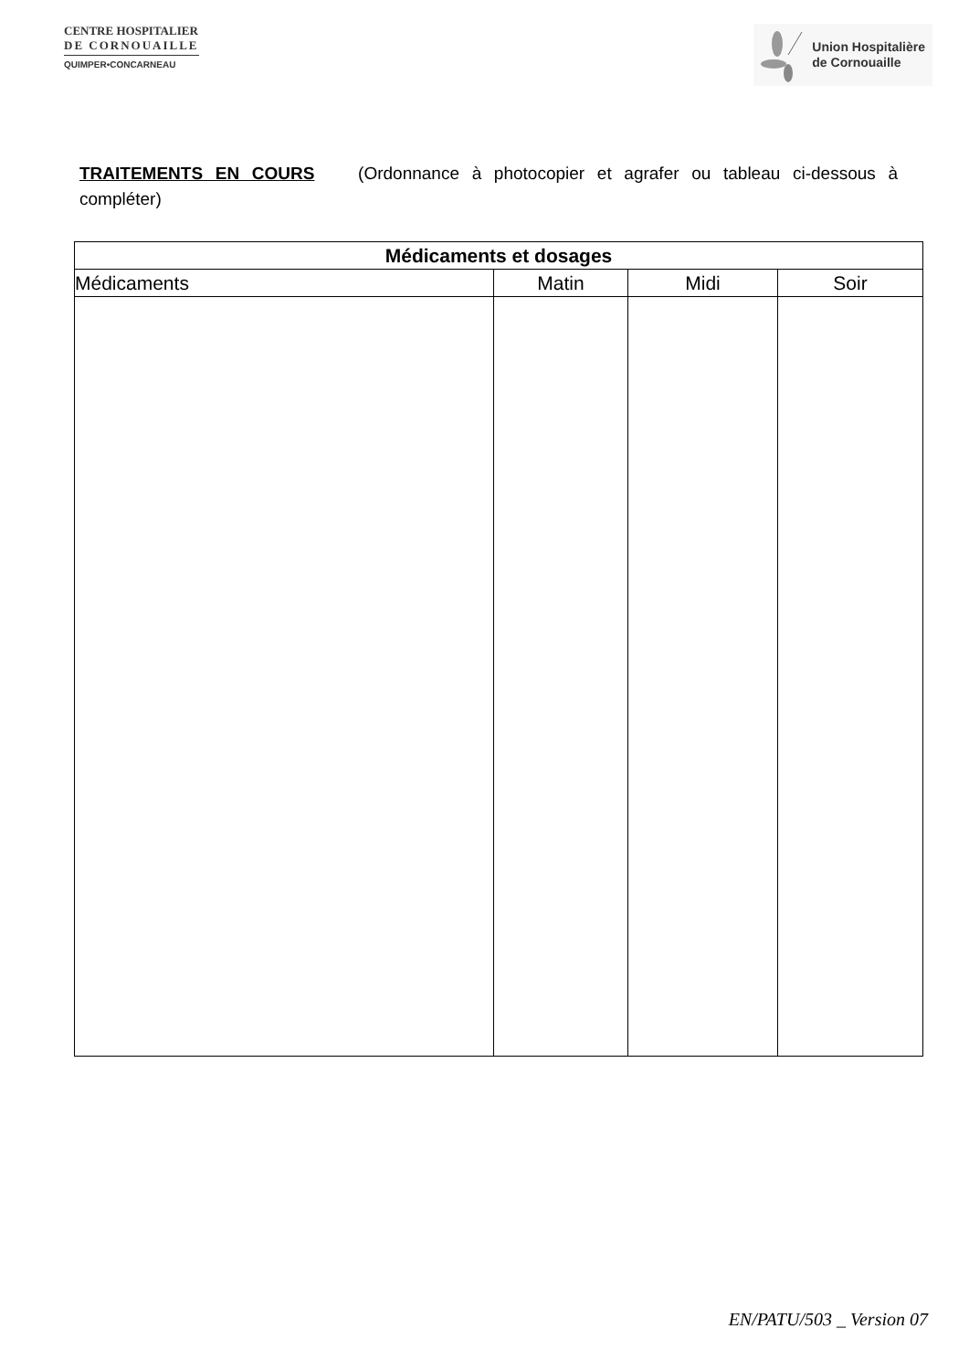CENTRE HOSPITALIER
DE CORNOUAILLE
QUIMPER•CONCARNEAU
Union Hospitalière
de Cornouaille
TRAITEMENTS EN COURS (Ordonnance à photocopier et agrafer ou tableau ci-dessous à compléter)
| Médicaments et dosages | | | |
| --- | --- | --- | --- |
| Médicaments | Matin | Midi | Soir |
EN/PATU/503 _ Version 07